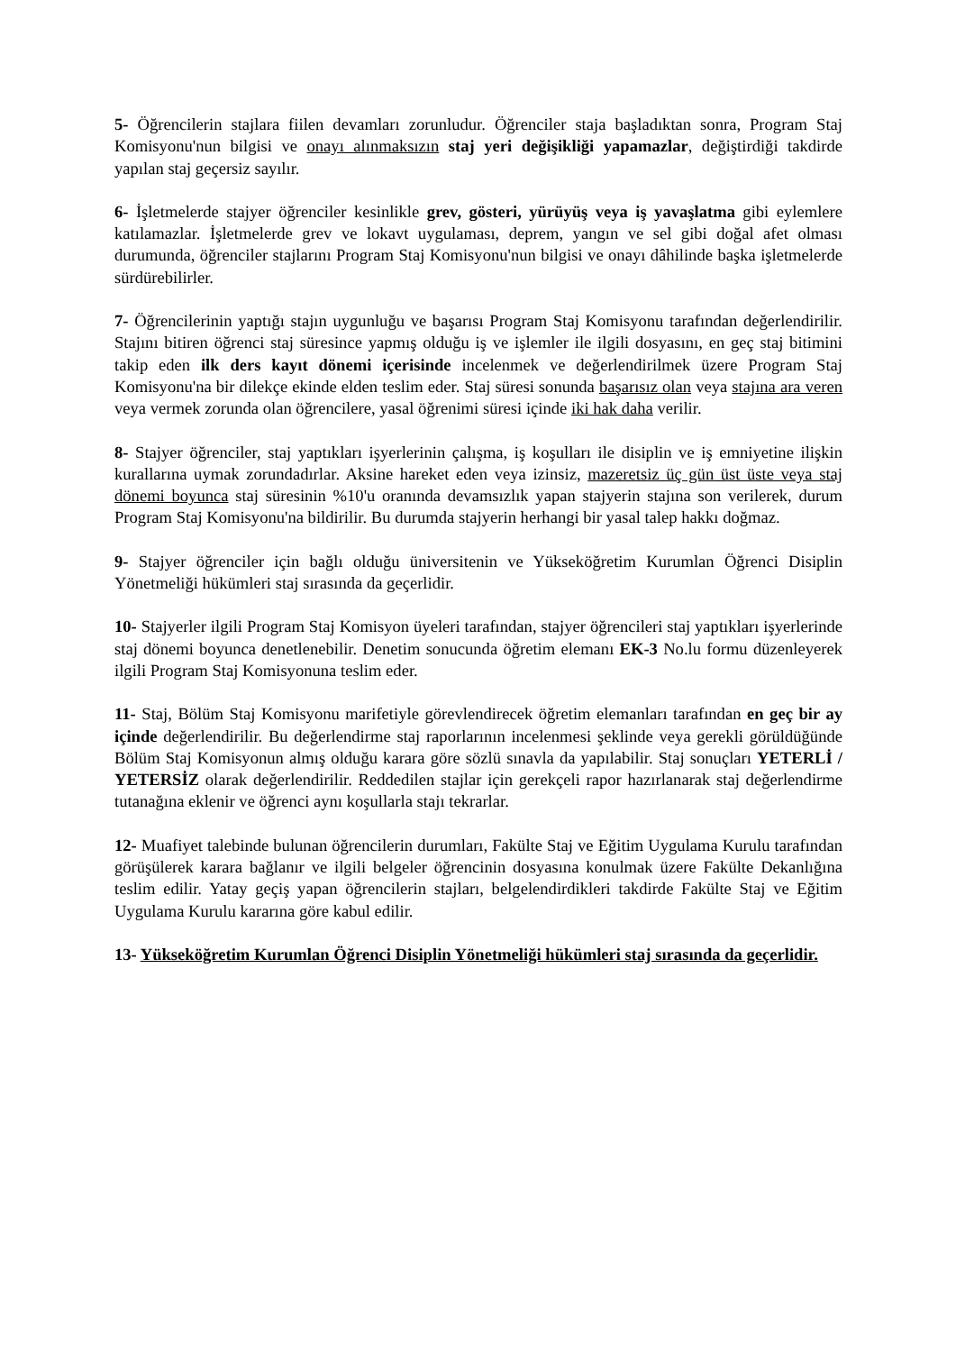5- Öğrencilerin stajlara fiilen devamları zorunludur. Öğrenciler staja başladıktan sonra, Program Staj Komisyonu'nun bilgisi ve onayı alınmaksızın staj yeri değişikliği yapamazlar, değiştirdiği takdirde yapılan staj geçersiz sayılır.
6- İşletmelerde stajyer öğrenciler kesinlikle grev, gösteri, yürüyüş veya iş yavaşlatma gibi eylemlere katılamazlar. İşletmelerde grev ve lokavt uygulaması, deprem, yangın ve sel gibi doğal afet olması durumunda, öğrenciler stajlarını Program Staj Komisyonu'nun bilgisi ve onayı dâhilinde başka işletmelerde sürdürebilirler.
7- Öğrencilerinin yaptığı stajın uygunluğu ve başarısı Program Staj Komisyonu tarafından değerlendirilir. Stajını bitiren öğrenci staj süresince yapmış olduğu iş ve işlemler ile ilgili dosyasını, en geç staj bitimini takip eden ilk ders kayıt dönemi içerisinde incelenmek ve değerlendirilmek üzere Program Staj Komisyonu'na bir dilekçe ekinde elden teslim eder. Staj süresi sonunda başarısız olan veya stajına ara veren veya vermek zorunda olan öğrencilere, yasal öğrenimi süresi içinde iki hak daha verilir.
8- Stajyer öğrenciler, staj yaptıkları işyerlerinin çalışma, iş koşulları ile disiplin ve iş emniyetine ilişkin kurallarına uymak zorundadırlar. Aksine hareket eden veya izinsiz, mazeretsiz üç gün üst üste veya staj dönemi boyunca staj süresinin %10'u oranında devamsızlık yapan stajyerin stajına son verilerek, durum Program Staj Komisyonu'na bildirilir. Bu durumda stajyerin herhangi bir yasal talep hakkı doğmaz.
9- Stajyer öğrenciler için bağlı olduğu üniversitenin ve Yükseköğretim Kurumlan Öğrenci Disiplin Yönetmeliği hükümleri staj sırasında da geçerlidir.
10- Stajyerler ilgili Program Staj Komisyon üyeleri tarafından, stajyer öğrencileri staj yaptıkları işyerlerinde staj dönemi boyunca denetlenebilir. Denetim sonucunda öğretim elemanı EK-3 No.lu formu düzenleyerek ilgili Program Staj Komisyonuna teslim eder.
11- Staj, Bölüm Staj Komisyonu marifetiyle görevlendirecek öğretim elemanları tarafından en geç bir ay içinde değerlendirilir. Bu değerlendirme staj raporlarının incelenmesi şeklinde veya gerekli görüldüğünde Bölüm Staj Komisyonun almış olduğu karara göre sözlü sınavla da yapılabilir. Staj sonuçları YETERLİ / YETERSİZ olarak değerlendirilir. Reddedilen stajlar için gerekçeli rapor hazırlanarak staj değerlendirme tutanağına eklenir ve öğrenci aynı koşullarla stajı tekrarlar.
12- Muafiyet talebinde bulunan öğrencilerin durumları, Fakülte Staj ve Eğitim Uygulama Kurulu tarafından görüşülerek karara bağlanır ve ilgili belgeler öğrencinin dosyasına konulmak üzere Fakülte Dekanlığına teslim edilir. Yatay geçiş yapan öğrencilerin stajları, belgelendirdikleri takdirde Fakülte Staj ve Eğitim Uygulama Kurulu kararına göre kabul edilir.
13- Yükseköğretim Kurumlan Öğrenci Disiplin Yönetmeliği hükümleri staj sırasında da geçerlidir.